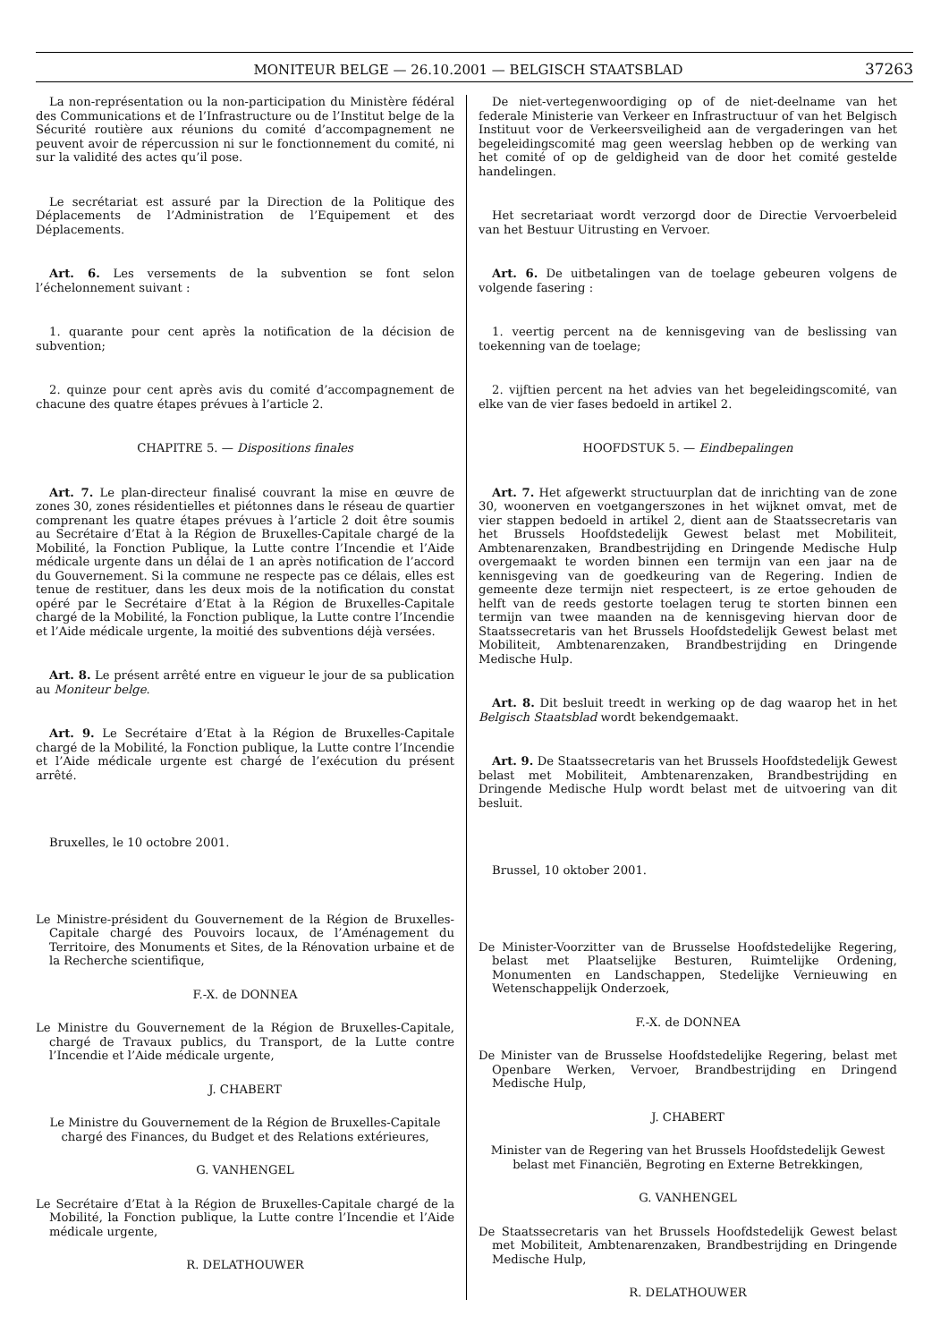MONITEUR BELGE — 26.10.2001 — BELGISCH STAATSBLAD 37263
La non-représentation ou la non-participation du Ministère fédéral des Communications et de l’Infrastructure ou de l’Institut belge de la Sécurité routière aux réunions du comité d’accompagnement ne peuvent avoir de répercussion ni sur le fonctionnement du comité, ni sur la validité des actes qu’il pose.
Le secrétariat est assuré par la Direction de la Politique des Déplacements de l’Administration de l’Equipement et des Déplacements.
Art. 6. Les versements de la subvention se font selon l’échelonnement suivant :
1. quarante pour cent après la notification de la décision de subvention;
2. quinze pour cent après avis du comité d’accompagnement de chacune des quatre étapes prévues à l’article 2.
CHAPITRE 5. — Dispositions finales
Art. 7. Le plan-directeur finalisé couvrant la mise en œuvre de zones 30, zones résidentielles et piétonnes dans le réseau de quartier comprenant les quatre étapes prévues à l’article 2 doit être soumis au Secrétaire d’Etat à la Région de Bruxelles-Capitale chargé de la Mobilité, la Fonction Publique, la Lutte contre l’Incendie et l’Aide médicale urgente dans un délai de 1 an après notification de l’accord du Gouvernement. Si la commune ne respecte pas ce délais, elles est tenue de restituer, dans les deux mois de la notification du constat opéré par le Secrétaire d’Etat à la Région de Bruxelles-Capitale chargé de la Mobilité, la Fonction publique, la Lutte contre l’Incendie et l’Aide médicale urgente, la moitié des subventions déjà versées.
Art. 8. Le présent arrêté entre en vigueur le jour de sa publication au Moniteur belge.
Art. 9. Le Secrétaire d’Etat à la Région de Bruxelles-Capitale chargé de la Mobilité, la Fonction publique, la Lutte contre l’Incendie et l’Aide médicale urgente est chargé de l’exécution du présent arrêté.
Bruxelles, le 10 octobre 2001.
Le Ministre-président du Gouvernement de la Région de Bruxelles-Capitale chargé des Pouvoirs locaux, de l’Aménagement du Territoire, des Monuments et Sites, de la Rénovation urbaine et de la Recherche scientifique,
F.-X. de DONNEA
Le Ministre du Gouvernement de la Région de Bruxelles-Capitale, chargé de Travaux publics, du Transport, de la Lutte contre l’Incendie et l’Aide médicale urgente,
J. CHABERT
Le Ministre du Gouvernement de la Région de Bruxelles-Capitale
chargé des Finances, du Budget et des Relations extérieures,
G. VANHENGEL
Le Secrétaire d’Etat à la Région de Bruxelles-Capitale chargé de la Mobilité, la Fonction publique, la Lutte contre l’Incendie et l’Aide médicale urgente,
R. DELATHOUWER
De niet-vertegenwoordiging op of de niet-deelname van het federale Ministerie van Verkeer en Infrastructuur of van het Belgisch Instituut voor de Verkeersveiligheid aan de vergaderingen van het begeleidingscomité mag geen weerslag hebben op de werking van het comité of op de geldigheid van de door het comité gestelde handelingen.
Het secretariaat wordt verzorgd door de Directie Vervoerbeleid van het Bestuur Uitrusting en Vervoer.
Art. 6. De uitbetalingen van de toelage gebeuren volgens de volgende fasering :
1. veertig percent na de kennisgeving van de beslissing van toekenning van de toelage;
2. vijftien percent na het advies van het begeleidingscomité, van elke van de vier fases bedoeld in artikel 2.
HOOFDSTUK 5. — Eindbepalingen
Art. 7. Het afgewerkt structuurplan dat de inrichting van de zone 30, woonerven en voetgangerszones in het wijknet omvat, met de vier stappen bedoeld in artikel 2, dient aan de Staatssecretaris van het Brussels Hoofdstedelijk Gewest belast met Mobiliteit, Ambtenarenzaken, Brandbestrijding en Dringende Medische Hulp overgemaakt te worden binnen een termijn van een jaar na de kennisgeving van de goedkeuring van de Regering. Indien de gemeente deze termijn niet respecteert, is ze ertoe gehouden de helft van de reeds gestorte toelagen terug te storten binnen een termijn van twee maanden na de kennisgeving hiervan door de Staatssecretaris van het Brussels Hoofdstedelijk Gewest belast met Mobiliteit, Ambtenarenzaken, Brandbestrijding en Dringende Medische Hulp.
Art. 8. Dit besluit treedt in werking op de dag waarop het in het Belgisch Staatsblad wordt bekendgemaakt.
Art. 9. De Staatssecretaris van het Brussels Hoofdstedelijk Gewest belast met Mobiliteit, Ambtenarenzaken, Brandbestrijding en Dringende Medische Hulp wordt belast met de uitvoering van dit besluit.
Brussel, 10 oktober 2001.
De Minister-Voorzitter van de Brusselse Hoofdstedelijke Regering, belast met Plaatselijke Besturen, Ruimtelijke Ordening, Monumenten en Landschappen, Stedelijke Vernieuwing en Wetenschappelijk Onderzoek,
F.-X. de DONNEA
De Minister van de Brusselse Hoofdstedelijke Regering, belast met Openbare Werken, Vervoer, Brandbestrijding en Dringend Medische Hulp,
J. CHABERT
Minister van de Regering van het Brussels Hoofdstedelijk Gewest
belast met Financiën, Begroting en Externe Betrekkingen,
G. VANHENGEL
De Staatssecretaris van het Brussels Hoofdstedelijk Gewest belast met Mobiliteit, Ambtenarenzaken, Brandbestrijding en Dringende Medische Hulp,
R. DELATHOUWER